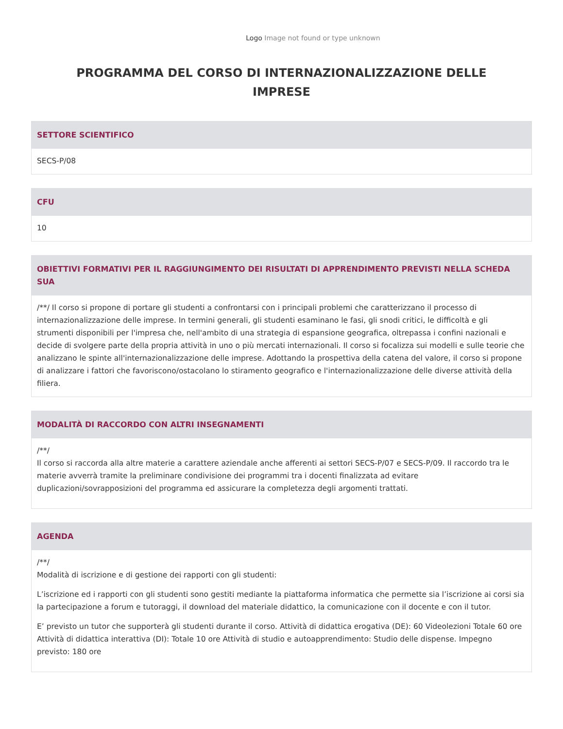Logo Image not found or type unknown
PROGRAMMA DEL CORSO DI INTERNAZIONALIZZAZIONE DELLE IMPRESE
SETTORE SCIENTIFICO
SECS-P/08
CFU
10
OBIETTIVI FORMATIVI PER IL RAGGIUNGIMENTO DEI RISULTATI DI APPRENDIMENTO PREVISTI NELLA SCHEDA SUA
/**/ Il corso si propone di portare gli studenti a confrontarsi con i principali problemi che caratterizzano il processo di internazionalizzazione delle imprese. In termini generali, gli studenti esaminano le fasi, gli snodi critici, le difficoltà e gli strumenti disponibili per l'impresa che, nell'ambito di una strategia di espansione geografica, oltrepassa i confini nazionali e decide di svolgere parte della propria attività in uno o più mercati internazionali. Il corso si focalizza sui modelli e sulle teorie che analizzano le spinte all'internazionalizzazione delle imprese. Adottando la prospettiva della catena del valore, il corso si propone di analizzare i fattori che favoriscono/ostacolano lo stiramento geografico e l'internazionalizzazione delle diverse attività della filiera.
MODALITÀ DI RACCORDO CON ALTRI INSEGNAMENTI
/**/
Il corso si raccorda alla altre materie a carattere aziendale anche afferenti ai settori SECS-P/07 e SECS-P/09. Il raccordo tra le materie avverrà tramite la preliminare condivisione dei programmi tra i docenti finalizzata ad evitare duplicazioni/sovrapposizioni del programma ed assicurare la completezza degli argomenti trattati.
AGENDA
/**/
Modalità di iscrizione e di gestione dei rapporti con gli studenti:
L’iscrizione ed i rapporti con gli studenti sono gestiti mediante la piattaforma informatica che permette sia l’iscrizione ai corsi sia la partecipazione a forum e tutoraggi, il download del materiale didattico, la comunicazione con il docente e con il tutor.
E’ previsto un tutor che supporterà gli studenti durante il corso. Attività di didattica erogativa (DE): 60 Videolezioni Totale 60 ore Attività di didattica interattiva (DI): Totale 10 ore Attività di studio e autoapprendimento: Studio delle dispense. Impegno previsto: 180 ore